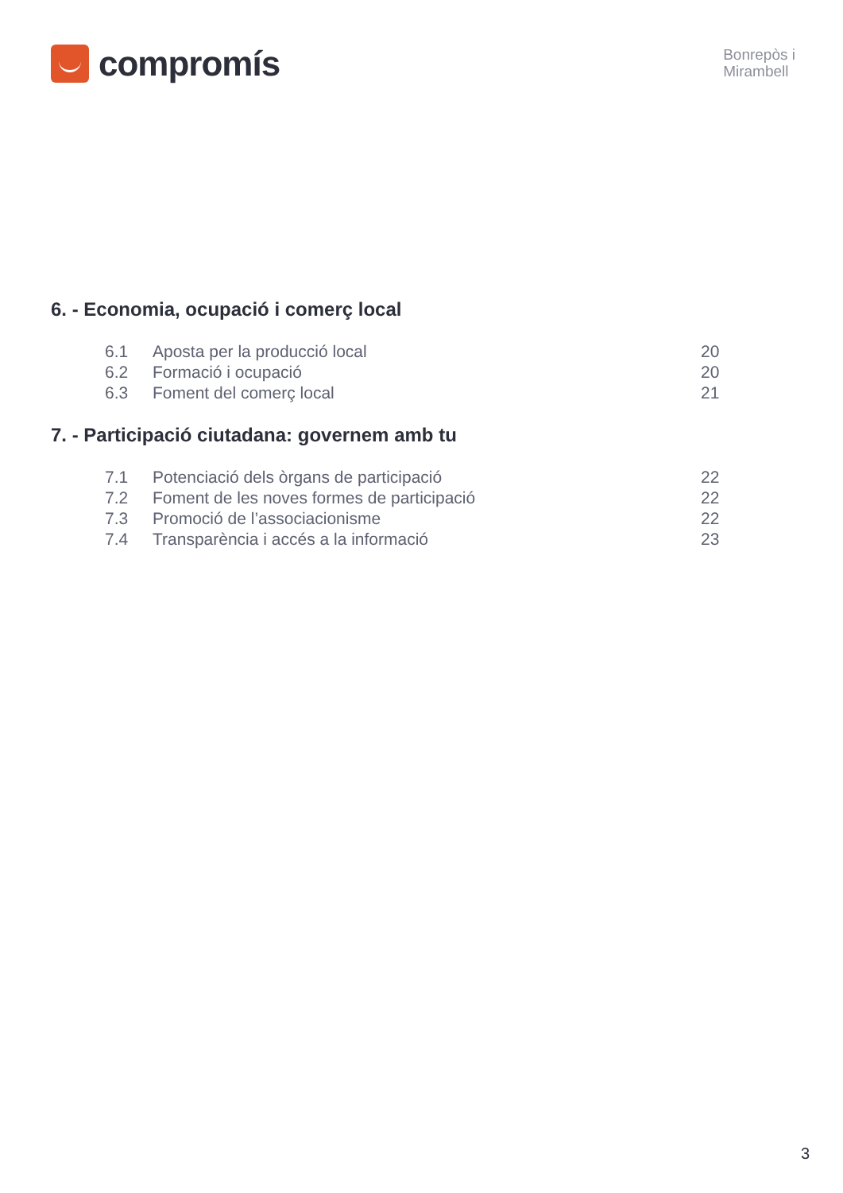compromís
Bonrepòs i
Mirambell
6. - Economia, ocupació i comerç local
6.1 Aposta per la producció local 20
6.2 Formació i ocupació 20
6.3 Foment del comerç local 21
7. - Participació ciutadana: governem amb tu
7.1 Potenciació dels òrgans de participació 22
7.2 Foment de les noves formes de participació 22
7.3 Promoció de l’associacionisme 22
7.4 Transparència i accés a la informació 23
3